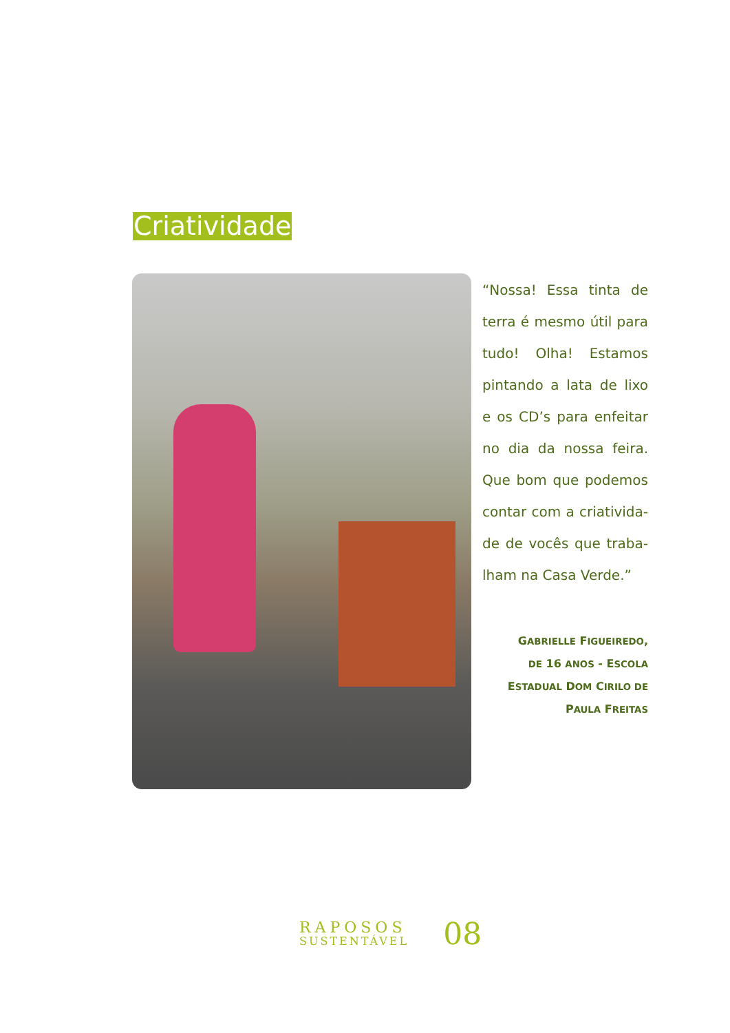Criatividade
“Nossa! Essa tinta de terra é mesmo útil para tudo! Olha! Estamos pintando a lata de lixo e os CD’s para enfeitar no dia da nossa feira. Que bom que podemos contar com a criativida-de de vocês que traba-lham na Casa Verde.”
GABRIELLE FIGUEIREDO,
DE 16 ANOS - ESCOLA
ESTADUAL DOM CIRILO DE
PAULA FREITAS
RAPOSOS
SUSTENTÁVEL
08